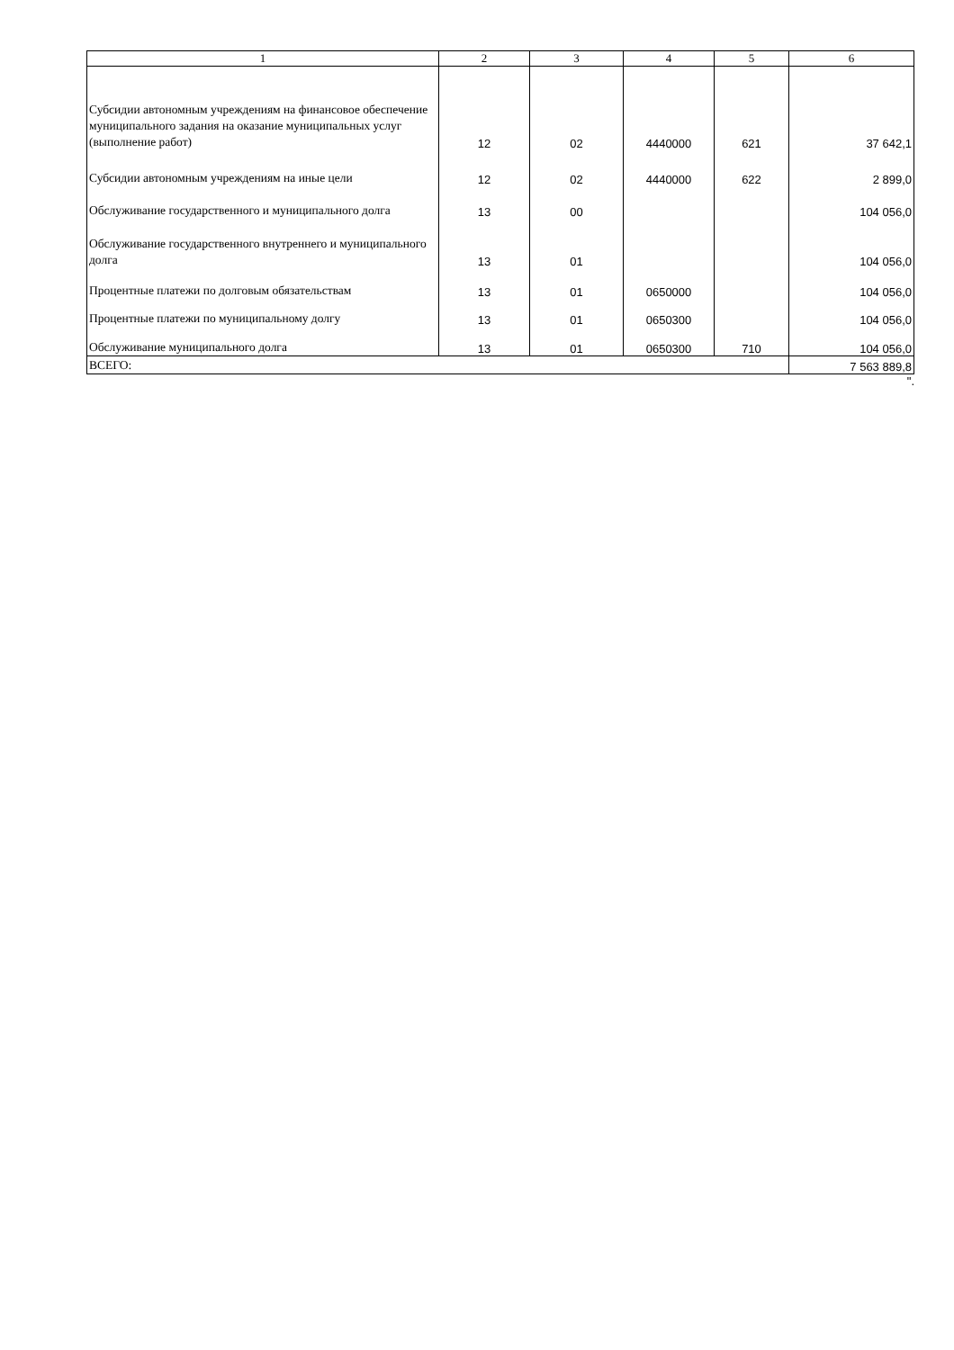| 1 | 2 | 3 | 4 | 5 | 6 |
| --- | --- | --- | --- | --- | --- |
| Субсидии автономным учреждениям на финансовое обеспечение муниципального задания на оказание муниципальных услуг (выполнение работ) | 12 | 02 | 4440000 | 621 | 37 642,1 |
| Субсидии автономным учреждениям на иные цели | 12 | 02 | 4440000 | 622 | 2 899,0 |
| Обслуживание государственного и муниципального долга | 13 | 00 | | | 104 056,0 |
| Обслуживание государственного внутреннего и муниципального долга | 13 | 01 | | | 104 056,0 |
| Процентные платежи по долговым обязательствам | 13 | 01 | 0650000 | | 104 056,0 |
| Процентные платежи по муниципальному долгу | 13 | 01 | 0650300 | | 104 056,0 |
| Обслуживание муниципального долга | 13 | 01 | 0650300 | 710 | 104 056,0 |
| ВСЕГО: | | | | | 7 563 889,8 |
".